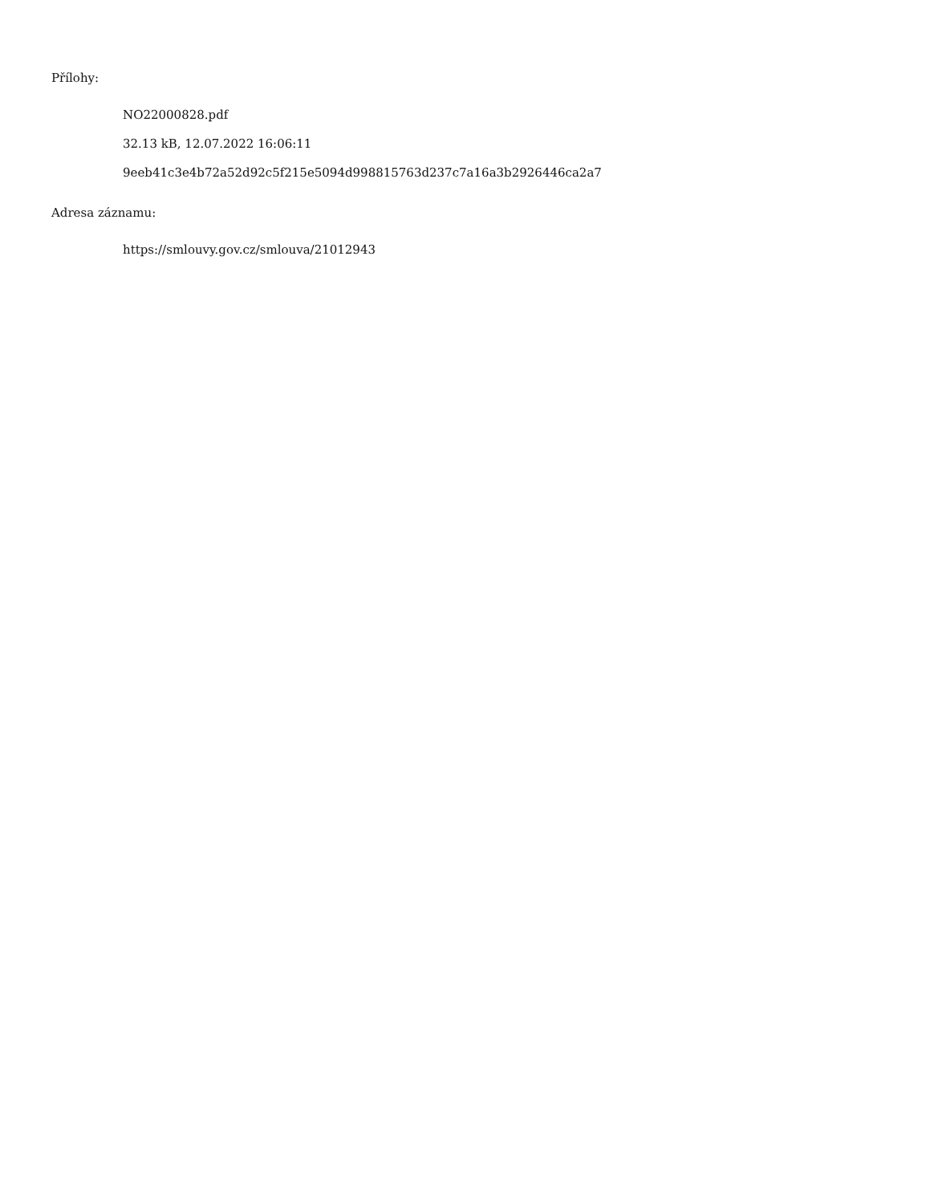Přílohy:
NO22000828.pdf
32.13 kB, 12.07.2022 16:06:11
9eeb41c3e4b72a52d92c5f215e5094d998815763d237c7a16a3b2926446ca2a7
Adresa záznamu:
https://smlouvy.gov.cz/smlouva/21012943